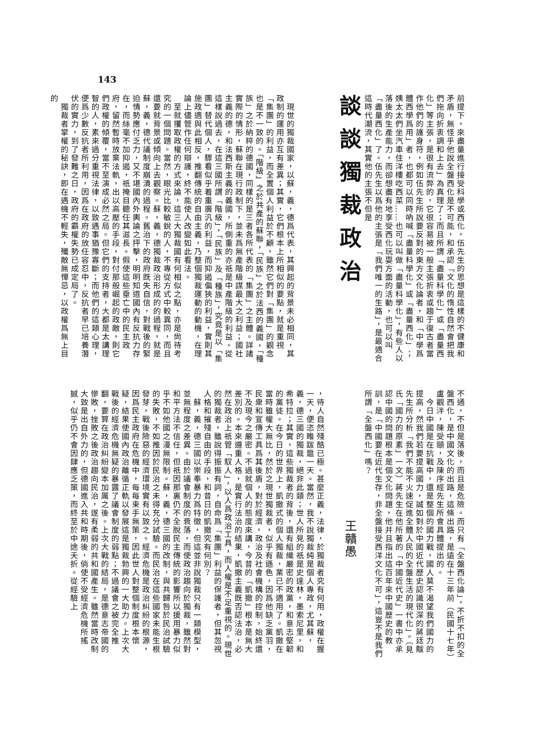143
前提下，來盡量進行接受科學或西化，伍先生的思想是這樣的不健康和矛盾，無怪乎他說全盤西化是不可能，和承認「文化的惰性自然會把我們拖向折衷調和上去」為真理了；而且所謂「盡量科學化」或「盡量西化」等主張，是很有流弊的，它很容易被一般主張折衷或趨于復古者當作他們的護身符，例如伍先生所說要反對的東方文化論者，和「中學爲體西學爲用」者，也都可以同時吶喊「盡量科學化」或「盡量西化」；姨太太們坐汽車住洋樓吃西菜……也可以叫做「盡量科學化」，有些人以落後的生產能力，而卻想盡有地享受西化玩耍方面的活動，也可以叫「盡量西化」了。伍先生以爲他的主張是「我們唯一的生路」，是最適合這時代潮流，其實他的主張不但是
談談獨裁政治
　現世的獨裁國家，以蘇，義，德爲代表，其興起的背景未必相同，其政制的運用亦互有差異；其實，它們根本上所相似的要點，就是重視「集團」的利益，而全置個人利益於不顧，雖然它們對「集團」的觀念也是不一致的。「階級」之於共產的蘇聯，「民族」之於法西的義國，「種族」之於納粹的德國，同樣的是三者各所代表的「集團」之主體。詳諸實際的情形，蘇聯在現行政制下，並未爲無產階級謀最大之利益；國社主義的德，和法西斯主義的義國，所側重的亦祇是中產階級的利益。從這樣說過去，在這三國所謂「階級」，「民族」及「種族」，究竟是以「集團」替代個人，驟看似乎着重廣汎的利益，而抑遏偏狹的利益，實則其施政適與此相反，推翻傳統的自由主義，乃整個獨裁運動的動機，在理論上儘管作任何辯護，終不能使人改變如此看法。
　至就攫取政權的方式來論，這三大獨裁國有何相似之點，亦是尙待考究的一個問題。當然，眼光比較敏銳的人，不專從方式中較異同，而且還要就背景或傾向上去觀察。蘇，義，德獨裁政治形成的的過程，就是蘇，義，德代議制度崩潰的過程。舊治下的政府既失自信，對戰後的緊迫情勢應付乏力，又不堪國內外輿論之抨擊，明明知道國內有反抗力存在，而絲毫不加抑遏，祇掩目聽任其滋長。假使這些垂亡中的民主政府，留然暫時放棄法軌，出以高壓的手段，對付那般崛起的政敵，則它們政權的傾覆，當不至演成必然之局。但它們的支持者，大都是太講理智的人，素來過分重視法律，以致遇事猶豫寡斷；而他們的這類心理，便爲少數反抗者所利用，因爲在政府的放任容忍中，反抗者早已培養潛伏的實力，到了發難之日，政府的霸權失勢已成定局了。
　獨裁者掌權的秘訣，即在遇機不輕失，殲敵無憚忌，以政權爲無上目的
不通，不但是落後，而且是危險。而只有「全盤西化論」，不折不扣的全盤西化，是中國文化的出路，這條出路，是遠在十三年前（民國十七年）盧觀泮，陳受頤，及陳序經先生所會具體提出的。
　今日中國是在抗戰中，還是整個的國力戰，國人莫不渴望我們國力的提高，然我們若要提高國力，誠如對於中國近代歷史認識很深的蔣廷黻先生所分析「我們不能不火速促進全體人民的全盤生活的現代化」。（見氏「國力的原素」一文）蔣先生在他所著的「中國近代史」一書中亦承認中國的問題根本是個文化問題，他并且指出這百年來中國歷史的教訓，是「中國要在近代生存，非全盤接受西洋文化不可」，這豈不是我們所謂「全盤西化」嗎？
王贛愚
，待人自然殘酷已極。甚麼正義，法律，於獨裁者究有何用，政權在握一天，便恣睢跋扈一天。當然，我不說獨裁純是個人專政，尤其蘇，義，德三國的獨裁，絕非此類；世人所見的祇是史達林，墨索尼里，和希特拉；其實，這些獨裁者的背後，還有組織嚴密的政黨，和意志堅韌的黨徒。在今日的世界上，凱撤式的個人獨裁，業已不適用了。凱撤在當時雖權大無比，然於之現世獨裁者，似乎有遜色，因爲他缺乏黨羽，民衆和宣傳工具爲其後盾，對於經濟，政治及社會機構的控制，始終還不及現今之嚴密。不過就個人的態度來講，今昔的「凱撤」根本是無大差別的。本來遵重人格，是實行法治的結果，凱撤主義既否認法治，必然在政治上祇管「馭人」，以人爲政治工具，而人權是不足重視的。現世的獨裁者，雖說得振振有詞，自命爲「集團」利益的保護者，但其忽視人格和摧殘自由的手段，和昔日的凱撤究有何別？
　蘇，義，德三國以崇奉暴力爲特徵，但這並非說獨裁只有一類模型，並無程度之差異。由於議會制度的衰落，而使政治趨向於獨裁，雖然對和平方法不信任，但祇因那裏仍不全脫民主傳統的影響所以援用暴力似乎不如他國之漫無限制。蘇，義，德三國的改制，與共歸咎於民治試驗的失敗，不如推因於民治之未得充分試驗。而民治在這些國家未能生根發芽，戰後險惡的經濟環境實有以致之。經濟危機是政治糾紛的根源，因爲民主政府在危機中，每每束手無策，因此世人對整個制度根本懷疑，結果使國內政治離循正軌以發展這是獨裁勃興的一大助力。上次大戰後的經濟危機無疑的暴露了議會制度的弱點；不過議會之被完全推翻，要算在政治糾紛變本加厲之後。上次大戰的結局，是德意志帝國的慘敗，挫敗之後政治趨向民治，遂有柔弱的共和國產生。雖然當時改制大致是出自外力的，但德國進入共和時期後，倘使不受經濟危機所搖撼，似乎仍不會因肆應乏策，而終至於中途夭折。從經驗上